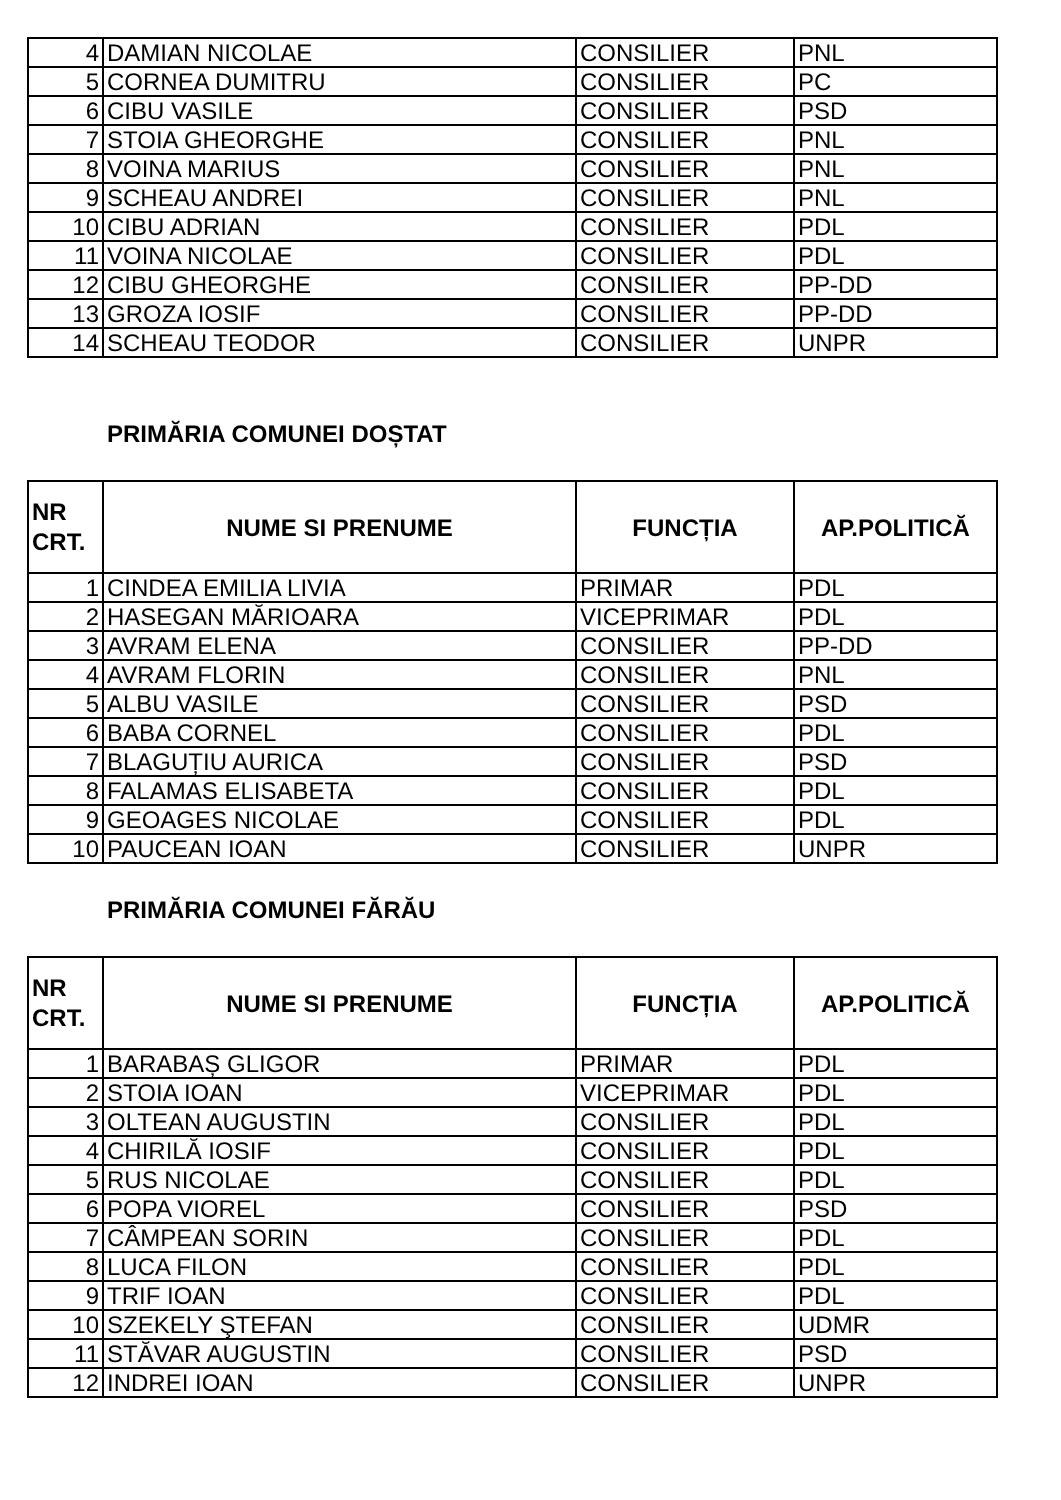| 4 | DAMIAN NICOLAE | CONSILIER | PNL |
| 5 | CORNEA DUMITRU | CONSILIER | PC |
| 6 | CIBU VASILE | CONSILIER | PSD |
| 7 | STOIA GHEORGHE | CONSILIER | PNL |
| 8 | VOINA MARIUS | CONSILIER | PNL |
| 9 | SCHEAU ANDREI | CONSILIER | PNL |
| 10 | CIBU ADRIAN | CONSILIER | PDL |
| 11 | VOINA NICOLAE | CONSILIER | PDL |
| 12 | CIBU GHEORGHE | CONSILIER | PP-DD |
| 13 | GROZA IOSIF | CONSILIER | PP-DD |
| 14 | SCHEAU TEODOR | CONSILIER | UNPR |
PRIMĂRIA COMUNEI DOȘTAT
| NR CRT. | NUME SI PRENUME | FUNCȚIA | AP.POLITICĂ |
| --- | --- | --- | --- |
| 1 | CINDEA EMILIA LIVIA | PRIMAR | PDL |
| 2 | HASEGAN MĂRIOARA | VICEPRIMAR | PDL |
| 3 | AVRAM ELENA | CONSILIER | PP-DD |
| 4 | AVRAM FLORIN | CONSILIER | PNL |
| 5 | ALBU VASILE | CONSILIER | PSD |
| 6 | BABA CORNEL | CONSILIER | PDL |
| 7 | BLAGUȚIU AURICA | CONSILIER | PSD |
| 8 | FALAMAS ELISABETA | CONSILIER | PDL |
| 9 | GEOAGES NICOLAE | CONSILIER | PDL |
| 10 | PAUCEAN IOAN | CONSILIER | UNPR |
PRIMĂRIA COMUNEI FĂRĂU
| NR CRT. | NUME SI PRENUME | FUNCȚIA | AP.POLITICĂ |
| --- | --- | --- | --- |
| 1 | BARABAȘ GLIGOR | PRIMAR | PDL |
| 2 | STOIA IOAN | VICEPRIMAR | PDL |
| 3 | OLTEAN AUGUSTIN | CONSILIER | PDL |
| 4 | CHIRILĂ IOSIF | CONSILIER | PDL |
| 5 | RUS NICOLAE | CONSILIER | PDL |
| 6 | POPA VIOREL | CONSILIER | PSD |
| 7 | CÂMPEAN SORIN | CONSILIER | PDL |
| 8 | LUCA FILON | CONSILIER | PDL |
| 9 | TRIF IOAN | CONSILIER | PDL |
| 10 | SZEKELY ŞTEFAN | CONSILIER | UDMR |
| 11 | STĂVAR AUGUSTIN | CONSILIER | PSD |
| 12 | INDREI IOAN | CONSILIER | UNPR |